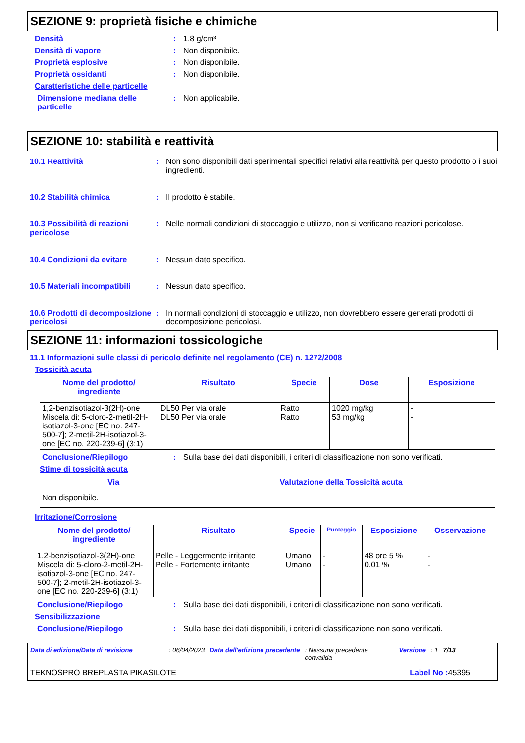SEZIONE 9: proprietà fisiche e chimiche
Densità : 1.8 g/cm³
Densità di vapore : Non disponibile.
Proprietà esplosive : Non disponibile.
Proprietà ossidanti : Non disponibile.
Caratteristiche delle particelle
Dimensione mediana delle particelle
: Non applicabile.
SEZIONE 10: stabilità e reattività
10.1 Reattività : Non sono disponibili dati sperimentali specifici relativi alla reattività per questo prodotto o i suoi ingredienti.
10.2 Stabilità chimica : Il prodotto è stabile.
10.3 Possibilità di reazioni pericolose
: Nelle normali condizioni di stoccaggio e utilizzo, non si verificano reazioni pericolose.
10.4 Condizioni da evitare : Nessun dato specifico.
10.5 Materiali incompatibili
: Nessun dato specifico.
10.6 Prodotti di decomposizione pericolosi
: In normali condizioni di stoccaggio e utilizzo, non dovrebbero essere generati prodotti di decomposizione pericolosi.
SEZIONE 11: informazioni tossicologiche
11.1 Informazioni sulle classi di pericolo definite nel regolamento (CE) n. 1272/2008
Tossicità acuta
| Nome del prodotto/ ingrediente | Risultato | Specie | Dose | Esposizione |
| --- | --- | --- | --- | --- |
| 1,2-benzisotiazol-3(2H)-one Miscela di: 5-cloro-2-metil-2H-isotiazol-3-one [EC no. 247-500-7]; 2-metil-2H-isotiazol-3-one [EC no. 220-239-6] (3:1) | DL50 Per via orale DL50 Per via orale | Ratto Ratto | 1020 mg/kg 53 mg/kg | - - |
Conclusione/Riepilogo : Sulla base dei dati disponibili, i criteri di classificazione non sono verificati.
Stime di tossicità acuta
| Via | Valutazione della Tossicità acuta |
| --- | --- |
| Non disponibile. | |
Irritazione/Corrosione
| Nome del prodotto/ ingrediente | Risultato | Specie | Punteggio | Esposizione | Osservazione |
| --- | --- | --- | --- | --- | --- |
| 1,2-benzisotiazol-3(2H)-one Miscela di: 5-cloro-2-metil-2H-isotiazol-3-one [EC no. 247-500-7]; 2-metil-2H-isotiazol-3-one [EC no. 220-239-6] (3:1) | Pelle - Leggermente irritante Pelle - Fortemente irritante | Umano Umano | - - | 48 ore 5 % 0.01 % | - - |
Conclusione/Riepilogo : Sulla base dei dati disponibili, i criteri di classificazione non sono verificati.
Sensibilizzazione
Conclusione/Riepilogo : Sulla base dei dati disponibili, i criteri di classificazione non sono verificati.
Data di edizione/Data di revisione: 06/04/2023 Data dell'edizione precedente: Nessuna precedente convalida Versione: 1 7/13
TEKNOSPRO BREPLASTA PIKASILOTE Label No : 45395